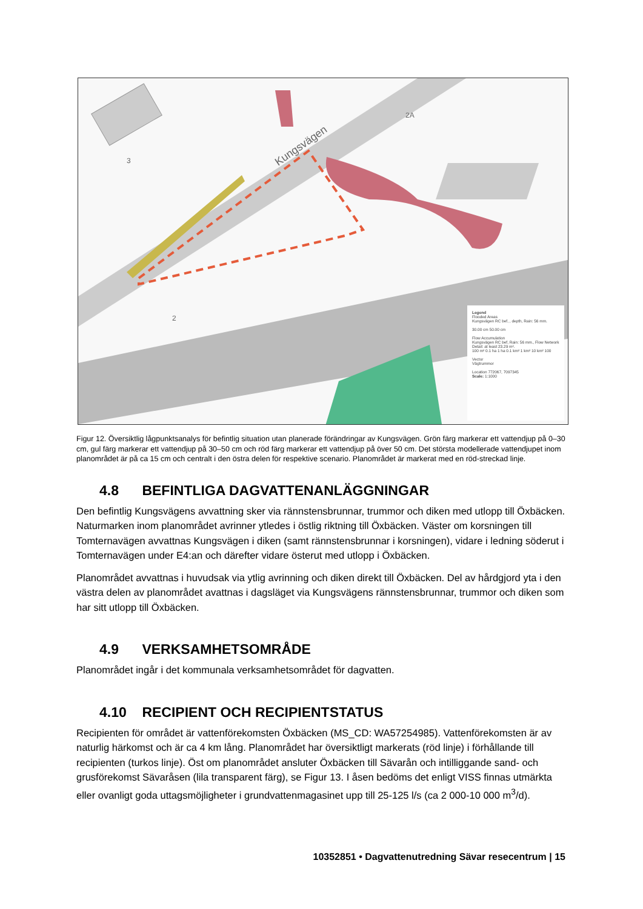Kungsvägen
2A
3
2
Legend
Flooded Areas
Kungsvägen RC bef, , depth, Rain: 56 mm.
30.00 cm 50.00 cm
Flow Accumulation
Kungsvägen RC bef, Rain: 56 mm., Flow Network Detail: at least 23.29 m².
100 m² 0.1 ha 1 ha 0.1 km² 1 km² 10 km² 100
Vector
Vägtrummor
Location 772067, 7097345
Scale: 1:1000
Figur 12. Översiktlig lågpunktsanalys för befintlig situation utan planerade förändringar av Kungsvägen. Grön färg markerar ett vattendjup på 0–30 cm, gul färg markerar ett vattendjup på 30–50 cm och röd färg markerar ett vattendjup på över 50 cm. Det största modellerade vattendjupet inom planområdet är på ca 15 cm och centralt i den östra delen för respektive scenario. Planområdet är markerat med en röd-streckad linje.
4.8 BEFINTLIGA DAGVATTENANLÄGGNINGAR
Den befintlig Kungsvägens avvattning sker via rännstensbrunnar, trummor och diken med utlopp till Öxbäcken. Naturmarken inom planområdet avrinner ytledes i östlig riktning till Öxbäcken. Väster om korsningen till Tomternavägen avvattnas Kungsvägen i diken (samt rännstensbrunnar i korsningen), vidare i ledning söderut i Tomternavägen under E4:an och därefter vidare österut med utlopp i Öxbäcken.
Planområdet avvattnas i huvudsak via ytlig avrinning och diken direkt till Öxbäcken. Del av hårdgjord yta i den västra delen av planområdet avattnas i dagsläget via Kungsvägens rännstensbrunnar, trummor och diken som har sitt utlopp till Öxbäcken.
4.9 VERKSAMHETSOMRÅDE
Planområdet ingår i det kommunala verksamhetsområdet för dagvatten.
4.10 RECIPIENT OCH RECIPIENTSTATUS
Recipienten för området är vattenförekomsten Öxbäcken (MS_CD: WA57254985). Vattenförekomsten är av naturlig härkomst och är ca 4 km lång. Planområdet har översiktligt markerats (röd linje) i förhållande till recipienten (turkos linje). Öst om planområdet ansluter Öxbäcken till Sävarån och intilliggande sand- och grusförekomst Sävaråsen (lila transparent färg), se Figur 13. I åsen bedöms det enligt VISS finnas utmärkta eller ovanligt goda uttagsmöjligheter i grundvattenmagasinet upp till 25-125 l/s (ca 2 000-10 000 m<sup>3</sup>/d).
10352851 • Dagvattenutredning Sävar resecentrum | 15